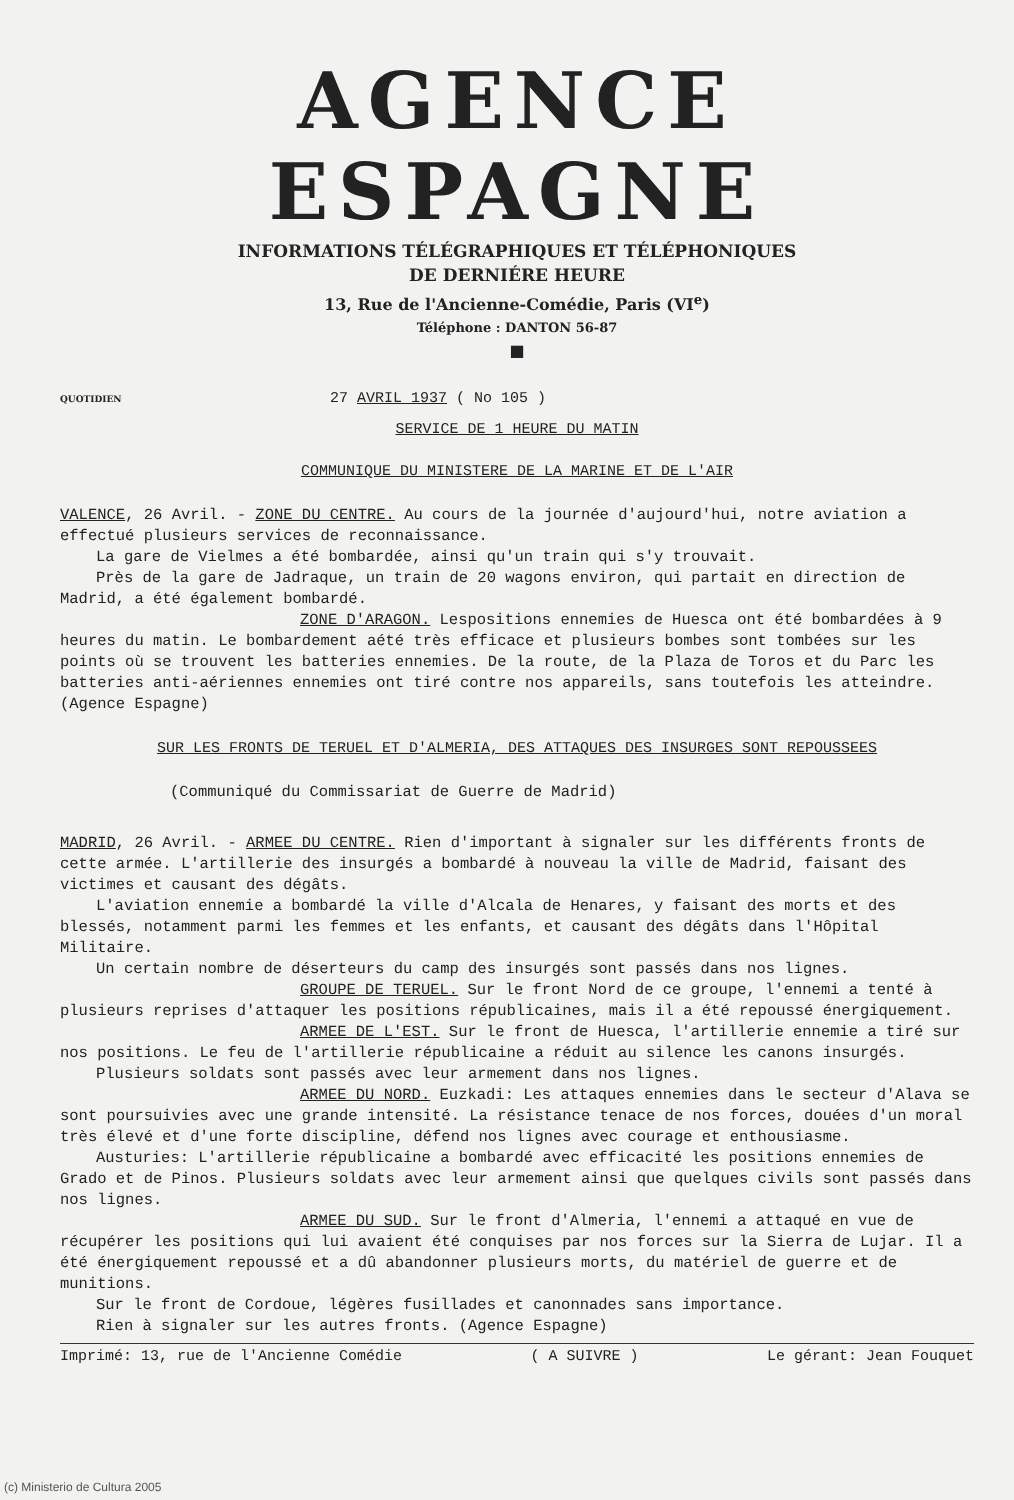AGENCE ESPAGNE
INFORMATIONS TÉLÉGRAPHIQUES ET TÉLÉPHONIQUES
DE DERNIÉRE HEURE
13, Rue de l'Ancienne-Comédie, Paris (VI<sup>e</sup>)
Téléphone : DANTON 56-87
■
QUOTIDIEN 27 AVRIL 1937 ( No 105 )
SERVICE DE 1 HEURE DU MATIN
COMMUNIQUE DU MINISTERE DE LA MARINE ET DE L'AIR
VALENCE, 26 Avril. - ZONE DU CENTRE. Au cours de la journée d'aujourd'hui, notre aviation a effectué plusieurs services de reconnaissance.
La gare de Vielmes a été bombardée, ainsi qu'un train qui s'y trouvait.
Près de la gare de Jadraque, un train de 20 wagons environ, qui partait en direction de Madrid, a été également bombardé.
ZONE D'ARAGON. Lespositions ennemies de Huesca ont été bombardées à 9 heures du matin. Le bombardement aété très efficace et plusieurs bombes sont tombées sur les points où se trouvent les batteries ennemies. De la route, de la Plaza de Toros et du Parc les batteries anti-aériennes ennemies ont tiré contre nos appareils, sans toutefois les atteindre. (Agence Espagne)
SUR LES FRONTS DE TERUEL ET D'ALMERIA, DES ATTAQUES DES INSURGES SONT REPOUSSEES
(Communiqué du Commissariat de Guerre de Madrid)
MADRID, 26 Avril. - ARMEE DU CENTRE. Rien d'important à signaler sur les différents fronts de cette armée. L'artillerie des insurgés a bombardé à nouveau la ville de Madrid, faisant des victimes et causant des dégâts.
L'aviation ennemie a bombardé la ville d'Alcala de Henares, y faisant des morts et des blessés, notamment parmi les femmes et les enfants, et causant des dégâts dans l'Hôpital Militaire.
Un certain nombre de déserteurs du camp des insurgés sont passés dans nos lignes.
GROUPE DE TERUEL. Sur le front Nord de ce groupe, l'ennemi a tenté à plusieurs reprises d'attaquer les positions républicaines, mais il a été repoussé énergiquement.
ARMEE DE L'EST. Sur le front de Huesca, l'artillerie ennemie a tiré sur nos positions. Le feu de l'artillerie républicaine a réduit au silence les canons insurgés.
Plusieurs soldats sont passés avec leur armement dans nos lignes.
ARMEE DU NORD. Euzkadi: Les attaques ennemies dans le secteur d'Alava se sont poursuivies avec une grande intensité. La résistance tenace de nos forces, douées d'un moral très élevé et d'une forte discipline, défend nos lignes avec courage et enthousiasme.
Austuries: L'artillerie républicaine a bombardé avec efficacité les positions ennemies de Grado et de Pinos. Plusieurs soldats avec leur armement ainsi que quelques civils sont passés dans nos lignes.
ARMEE DU SUD. Sur le front d'Almeria, l'ennemi a attaqué en vue de récupérer les positions qui lui avaient été conquises par nos forces sur la Sierra de Lujar. Il a été énergiquement repoussé et a dû abandonner plusieurs morts, du matériel de guerre et de munitions.
Sur le front de Cordoue, légères fusillades et canonnades sans importance.
Rien à signaler sur les autres fronts. (Agence Espagne)
Imprimé: 13, rue de l'Ancienne Comédie ( A SUIVRE ) Le gérant: Jean Fouquet
(c) Ministerio de Cultura 2005